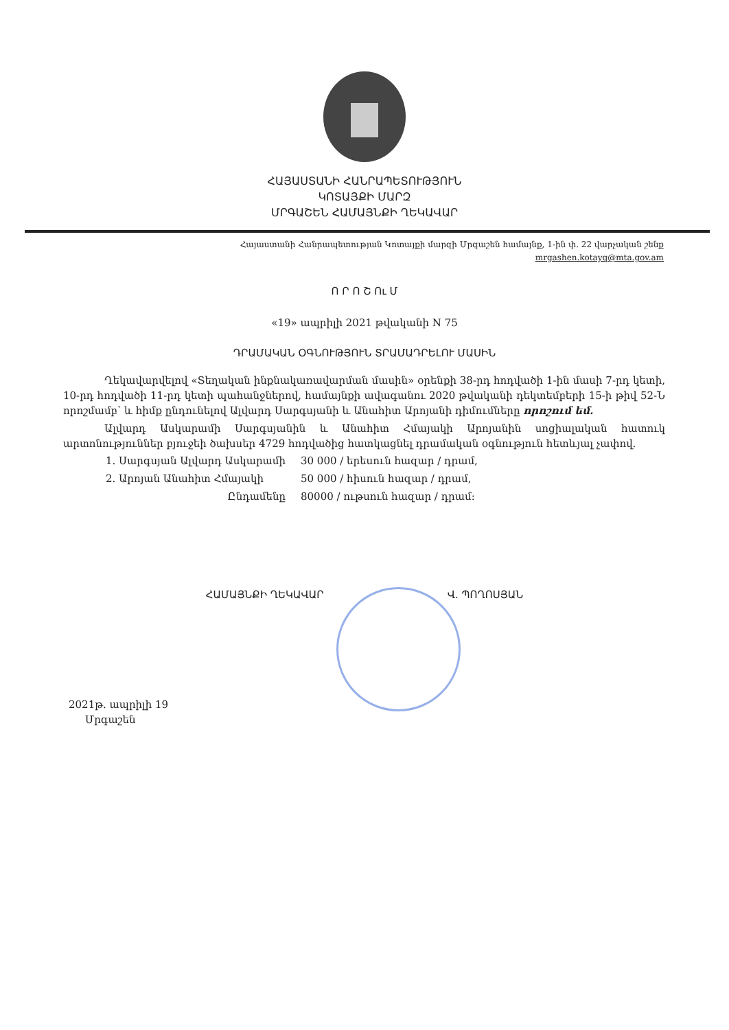ՀԱՅԱՍՏԱՆԻ ՀԱՆՐԱՊԵՏՈՒԹՅՈՒՆ
ԿՈՏԱՅՔԻ ՄԱՐԶ
ՄՐԳԱՇԵՆ ՀԱՄԱՅՆՔԻ ՂԵԿԱՎԱՐ
Հայաստանի Հանրապետության Կոտայքի մարզի Մրգաշեն համայնք, 1-ին փ. 22 վարչական շենք
mrgashen.kotayq@mta.gov.am
Ո Ր Ո Շ Ու Մ
«19» ապրիլի 2021 թվականի N 75
ԴՐԱՄԱԿԱՆ ՕԳՆՈՒԹՅՈՒՆ ՏՐԱՄԱԴՐԵԼՈՒ ՄԱՍԻՆ
Ղեկավարվելով «Տեղական ինքնակառավարման մասին» օրենքի 38-րդ հոդվածի 1-ին մասի 7-րդ կետի, 10-րդ հոդվածի 11-րդ կետի պահանջներով, համայնքի ավագանու 2020 թվականի դեկտեմբերի 15-ի թիվ 52-Ն որոշմամբ՝ և հիմք ընդունելով Ալվարդ Սարգսյանի և Անահիտ Արոյանի դիմումները որոշում եմ.
Ալվարդ Ասկարամի Սարգսյանին և Անահիտ Հմայակի Արոյանին սոցիալական հատուկ արտոնություններ բյուջեի ծախսեր 4729 հոդվածից հատկացնել դրամական օգնություն հետևյալ չափով.
| 1. Սարգսյան Ալվարդ Ասկարամի | 30 000 / երեսուն հազար / դրամ, |
| 2. Արոյան Անահիտ Հմայակի | 50 000 / հիսուն հազար / դրամ, |
| Ընդամենը | 80000 / ութսուն հազար / դրամ: |
ՀԱՄԱՅՆՔԻ ՂԵԿԱՎԱՐ Վ. ՊՈՂՈՍՅԱՆ
2021թ. ապրիլի 19
Մրգաշեն